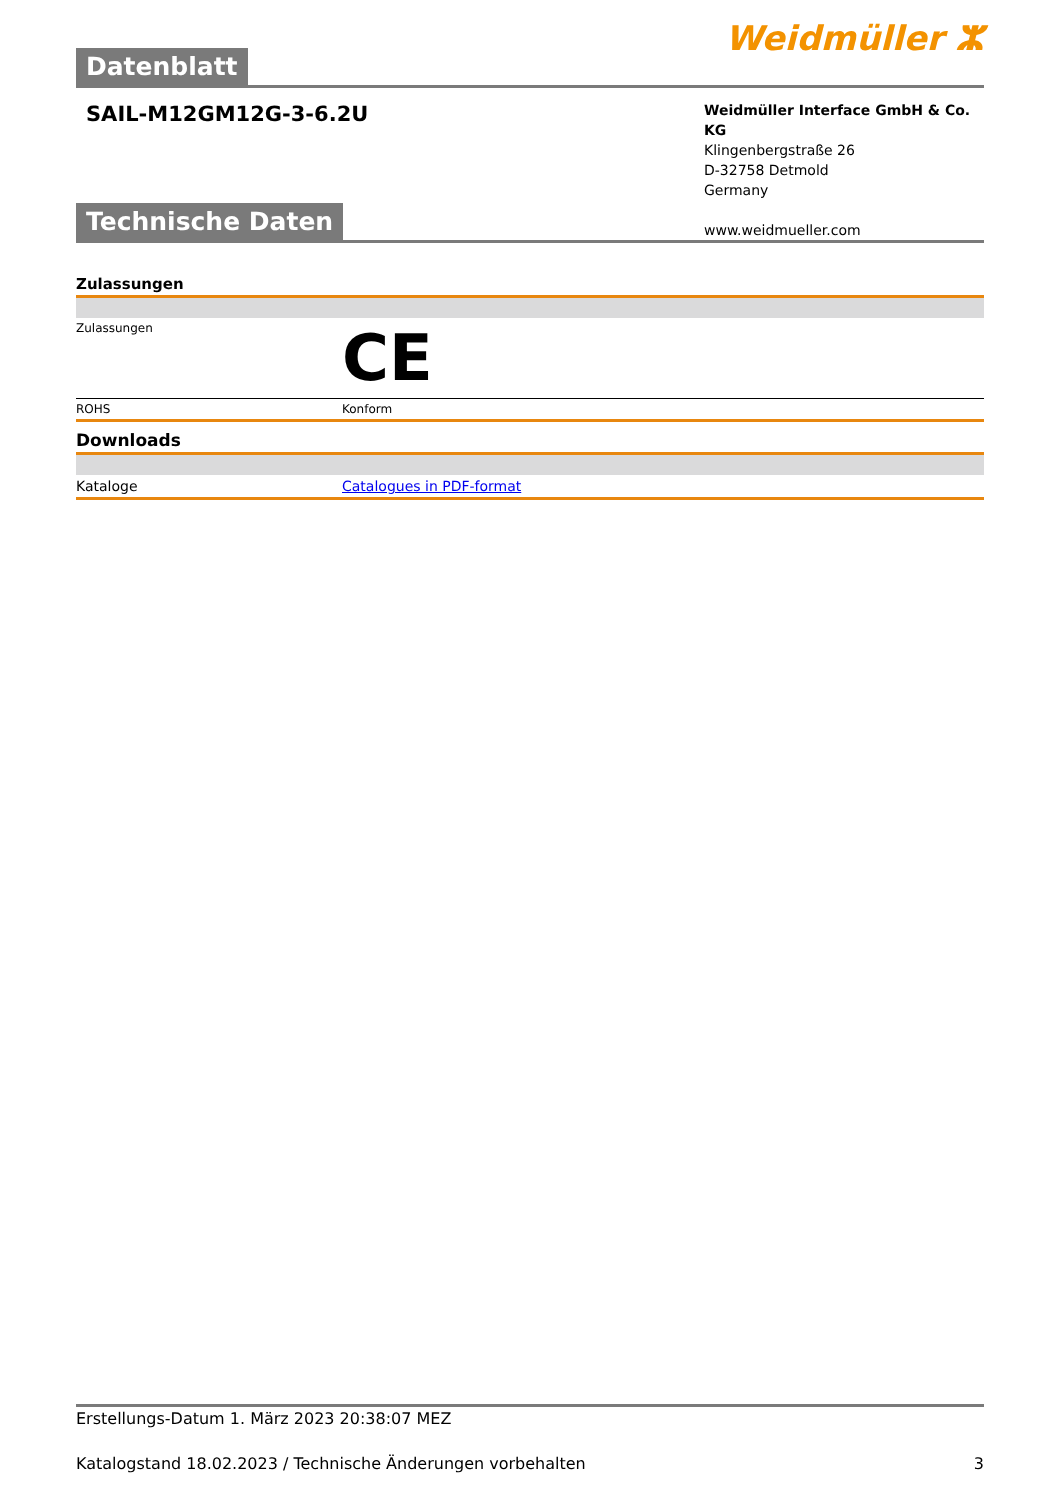Datenblatt
Weidmüller ⵣ
SAIL-M12GM12G-3-6.2U
Weidmüller Interface GmbH & Co. KG
Klingenbergstraße 26
D-32758 Detmold
Germany
www.weidmueller.com
Technische Daten
Zulassungen
| Zulassungen | CE |
| ROHS | Konform |
Downloads
| Kataloge | Catalogues in PDF-format |
Erstellungs-Datum 1. März 2023 20:38:07 MEZ
Katalogstand 18.02.2023 / Technische Änderungen vorbehalten 3